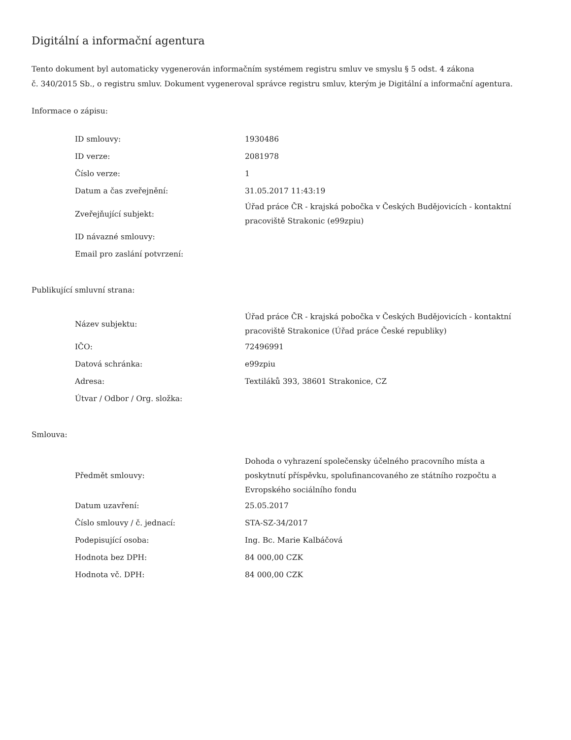Digitální a informační agentura
Tento dokument byl automaticky vygenerován informačním systémem registru smluv ve smyslu § 5 odst. 4 zákona
č. 340/2015 Sb., o registru smluv. Dokument vygeneroval správce registru smluv, kterým je Digitální a informační agentura.
Informace o zápisu:
| ID smlouvy: | 1930486 |
| ID verze: | 2081978 |
| Číslo verze: | 1 |
| Datum a čas zveřejnění: | 31.05.2017 11:43:19 |
| Zveřejňující subjekt: | Úřad práce ČR - krajská pobočka v Českých Budějovicích - kontaktní pracoviště Strakonic (e99zpiu) |
| ID návazné smlouvy: | |
| Email pro zaslání potvrzení: | |
Publikující smluvní strana:
| Název subjektu: | Úřad práce ČR - krajská pobočka v Českých Budějovicích - kontaktní pracoviště Strakonice (Úřad práce České republiky) |
| IČO: | 72496991 |
| Datová schránka: | e99zpiu |
| Adresa: | Textiláků 393, 38601 Strakonice, CZ |
| Útvar / Odbor / Org. složka: | |
Smlouva:
| Předmět smlouvy: | Dohoda o vyhrazení společensky účelného pracovního místa a poskytnutí příspěvku, spolufinancovaného ze státního rozpočtu a Evropského sociálního fondu |
| Datum uzavření: | 25.05.2017 |
| Číslo smlouvy / č. jednací: | STA-SZ-34/2017 |
| Podepisující osoba: | Ing. Bc. Marie Kalbáčová |
| Hodnota bez DPH: | 84 000,00 CZK |
| Hodnota vč. DPH: | 84 000,00 CZK |